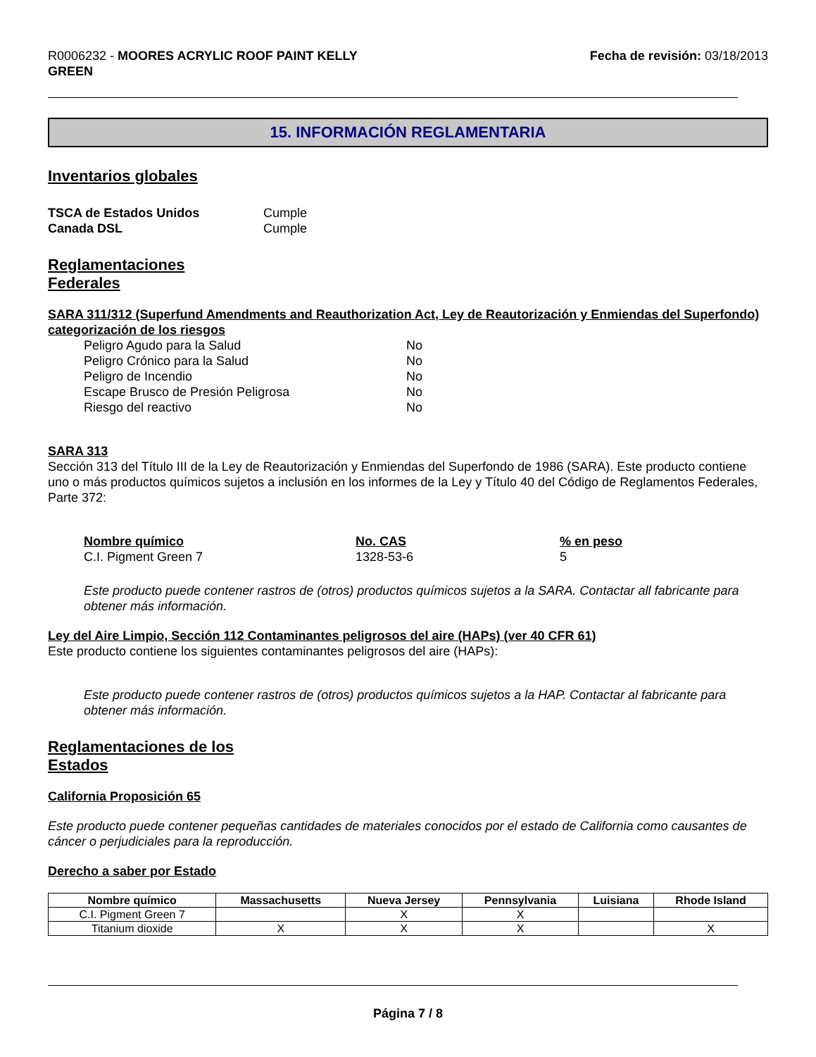R0006232 - MOORES ACRYLIC ROOF PAINT KELLY
GREEN
Fecha de revisión: 03/18/2013
15. INFORMACIÓN REGLAMENTARIA
Inventarios globales
| TSCA de Estados Unidos | Cumple |
| Canada DSL | Cumple |
Reglamentaciones
Federales
SARA 311/312 (Superfund Amendments and Reauthorization Act, Ley de Reautorización y Enmiendas del Superfondo) categorización de los riesgos
| Peligro Agudo para la Salud | No |
| Peligro Crónico para la Salud | No |
| Peligro de Incendio | No |
| Escape Brusco de Presión Peligrosa | No |
| Riesgo del reactivo | No |
SARA 313
Sección 313 del Título III de la Ley de Reautorización y Enmiendas del Superfondo de 1986 (SARA). Este producto contiene uno o más productos químicos sujetos a inclusión en los informes de la Ley y Título 40 del Código de Reglamentos Federales, Parte 372:
| Nombre químico | No. CAS | % en peso |
| C.I. Pigment Green 7 | 1328-53-6 | 5 |
Este producto puede contener rastros de (otros) productos químicos sujetos a la SARA. Contactar all fabricante para obtener más información.
Ley del Aire Limpio, Sección 112 Contaminantes peligrosos del aire (HAPs) (ver 40 CFR 61)
Este producto contiene los siguientes contaminantes peligrosos del aire (HAPs):
Este producto puede contener rastros de (otros) productos químicos sujetos a la HAP. Contactar al fabricante para obtener más información.
Reglamentaciones de los
Estados
California Proposición 65
Este producto puede contener pequeñas cantidades de materiales conocidos por el estado de California como causantes de cáncer o perjudiciales para la reproducción.
Derecho a saber por Estado
| Nombre químico | Massachusetts | Nueva Jersey | Pennsylvania | Luisiana | Rhode Island |
| --- | --- | --- | --- | --- | --- |
| C.I. Pigment Green 7 | | X | X | | |
| Titanium dioxide | X | X | X | | X |
Página 7 / 8